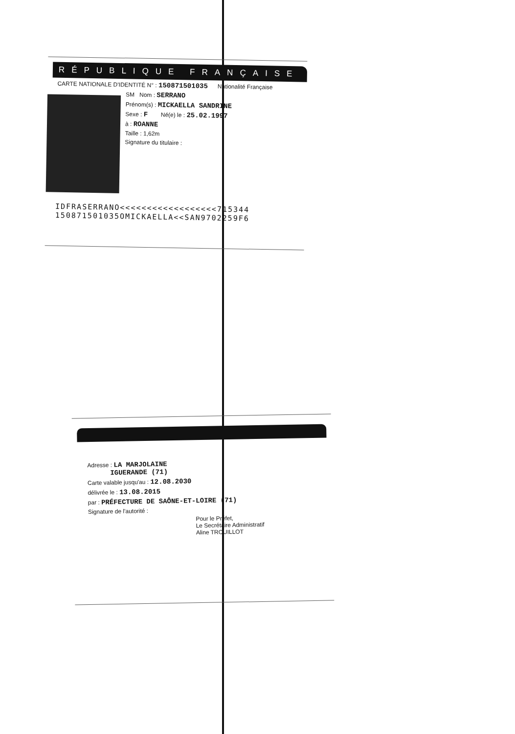RÉPUBLIQUE FRANÇAISE
CARTE NATIONALE D'IDENTITÉ N° : 150871501035 Nationalité Française
SM Nom : SERRANO
Prénom(s) : MICKAELLA SANDRINE
Sexe : F Né(e) le : 25.02.1997
à : ROANNE
Taille : 1,62m
Signature du titulaire :
IDFRASERRANO<<<<<<<<<<<<<<<<<<715344
150871501035OMICKAELLA<<SAN9702259F6
Adresse : LA MARJOLAINE
IGUERANDE (71)
Carte valable jusqu'au : 12.08.2030
délivrée le : 13.08.2015
par : PRÉFECTURE DE SAÔNE-ET-LOIRE (71)
Signature de l'autorité :
Pour le Préfet,
Le Secrétaire Administratif
Aline TROUILLOT